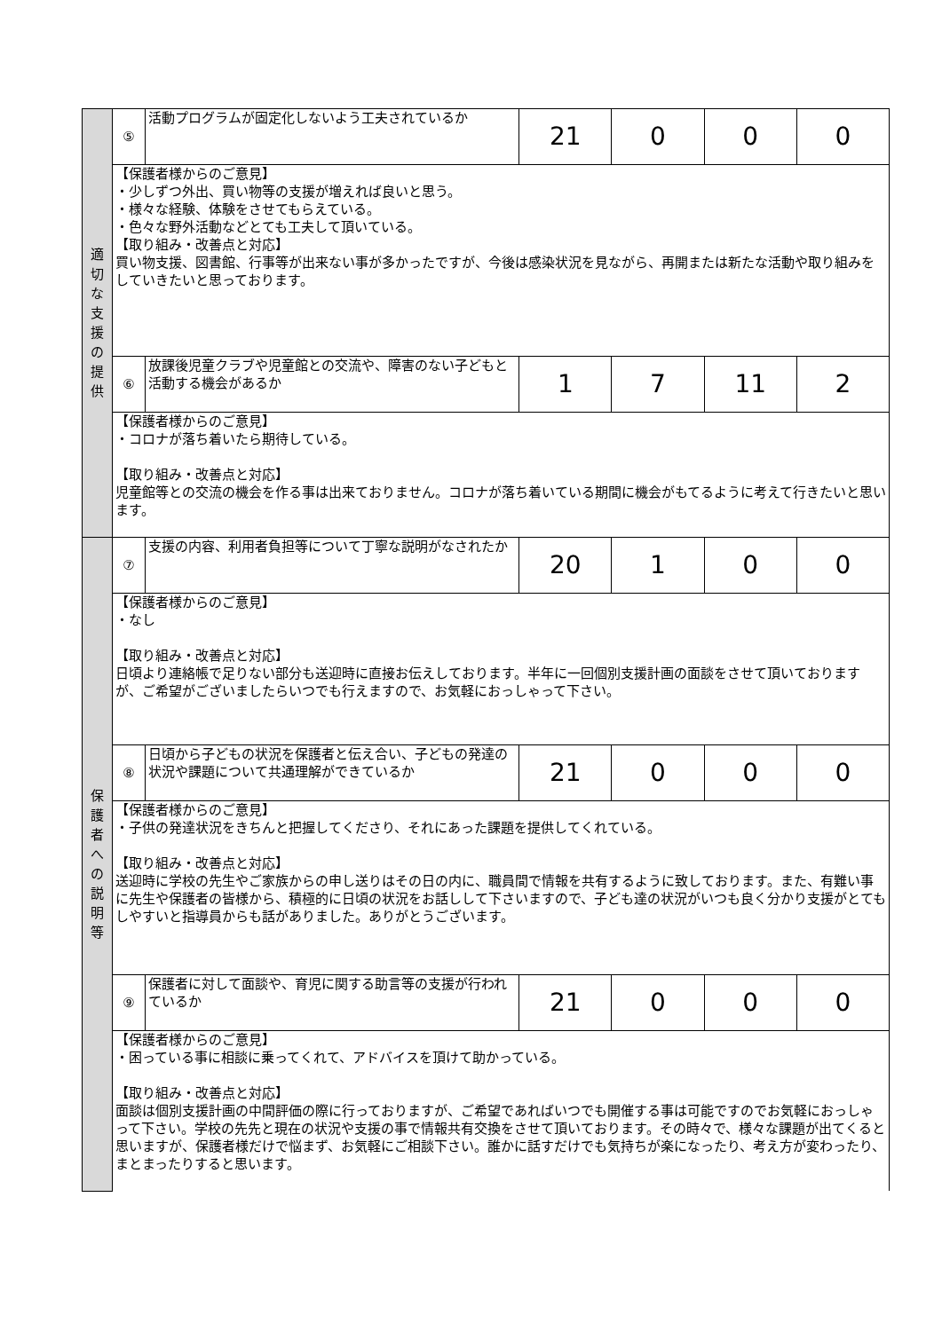| 適 切 な 支 援 の 提 供 | ⑤ | 活動プログラムが固定化しないよう工夫されているか | 21 | 0 | 0 | 0 |
| | 【保護者様からのご意見】 ・少しずつ外出、買い物等の支援が増えれば良いと思う。 ・様々な経験、体験をさせてもらえている。 ・色々な野外活動などとても工夫して頂いている。 【取り組み・改善点と対応】 買い物支援、図書館、行事等が出来ない事が多かったですが、今後は感染状況を見ながら、再開または新たな活動や取り組みをしていきたいと思っております。 | | | | | |
| | ⑥ | 放課後児童クラブや児童館との交流や、障害のない子どもと活動する機会があるか | 1 | 7 | 11 | 2 |
| | 【保護者様からのご意見】 ・コロナが落ち着いたら期待している。 【取り組み・改善点と対応】 児童館等との交流の機会を作る事は出来ておりません。コロナが落ち着いている期間に機会がもてるように考えて行きたいと思います。 | | | | | |
| 保 護 者 へ の 説 明 等 | ⑦ | 支援の内容、利用者負担等について丁寧な説明がなされたか | 20 | 1 | 0 | 0 |
| | 【保護者様からのご意見】 ・なし 【取り組み・改善点と対応】 日頃より連絡帳で足りない部分も送迎時に直接お伝えしております。半年に一回個別支援計画の面談をさせて頂いておりますが、ご希望がございましたらいつでも行えますので、お気軽におっしゃって下さい。 | | | | | |
| | ⑧ | 日頃から子どもの状況を保護者と伝え合い、子どもの発達の状況や課題について共通理解ができているか | 21 | 0 | 0 | 0 |
| | 【保護者様からのご意見】 ・子供の発達状況をきちんと把握してくださり、それにあった課題を提供してくれている。 【取り組み・改善点と対応】 送迎時に学校の先生やご家族からの申し送りはその日の内に、職員間で情報を共有するように致しております。また、有難い事に先生や保護者の皆様から、積極的に日頃の状況をお話しして下さいますので、子ども達の状況がいつも良く分かり支援がとてもしやすいと指導員からも話がありました。ありがとうございます。 | | | | | |
| | ⑨ | 保護者に対して面談や、育児に関する助言等の支援が行われているか | 21 | 0 | 0 | 0 |
| | 【保護者様からのご意見】 ・困っている事に相談に乗ってくれて、アドバイスを頂けて助かっている。 【取り組み・改善点と対応】 面談は個別支援計画の中間評価の際に行っておりますが、ご希望であればいつでも開催する事は可能ですのでお気軽におっしゃって下さい。学校の先先と現在の状況や支援の事で情報共有交換をさせて頂いております。その時々で、様々な課題が出てくると思いますが、保護者様だけで悩まず、お気軽にご相談下さい。誰かに話すだけでも気持ちが楽になったり、考え方が変わったり、まとまったりすると思います。 | | | | | |